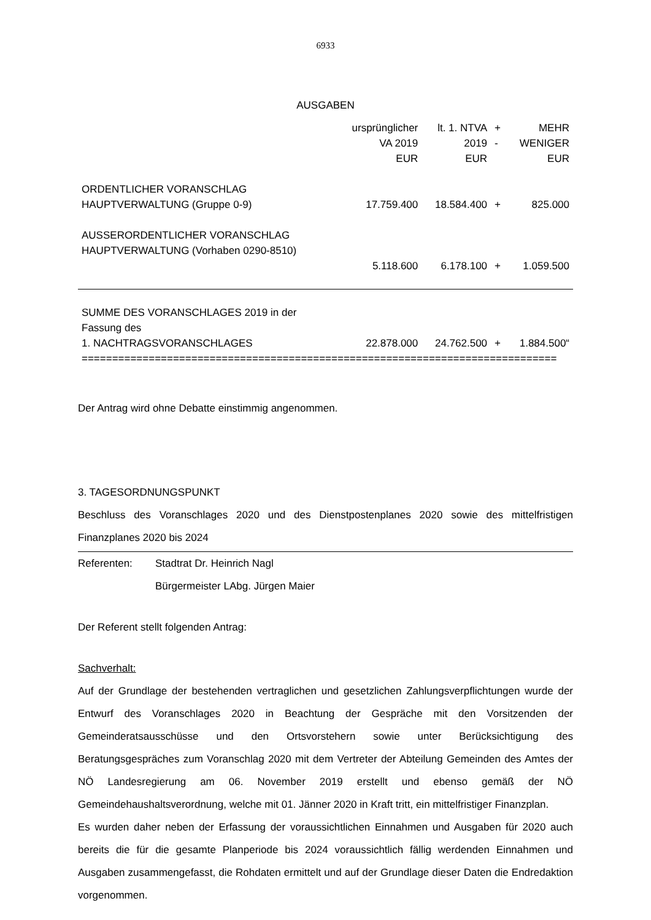6933
AUSGABEN
| | ursprünglicher VA 2019 EUR | lt. 1. NTVA 2019 EUR | + - | MEHR WENIGER EUR |
| ORDENTLICHER VORANSCHLAG HAUPTVERWALTUNG (Gruppe 0-9) | 17.759.400 | 18.584.400 | + | 825.000 |
| AUSSERORDENTLICHER VORANSCHLAG HAUPTVERWALTUNG (Vorhaben 0290-8510) | 5.118.600 | 6.178.100 | + | 1.059.500 |
| SUMME DES VORANSCHLAGES 2019 in der Fassung des 1. NACHTRAGSVORANSCHLAGES | 22.878.000 | 24.762.500 | + | 1.884.500“ |
| ============================================================================== | | | | |
Der Antrag wird ohne Debatte einstimmig angenommen.
3. TAGESORDNUNGSPUNKT
Beschluss des Voranschlages 2020 und des Dienstpostenplanes 2020 sowie des mittelfristigen Finanzplanes 2020 bis 2024
Referenten: Stadtrat Dr. Heinrich Nagl
Bürgermeister LAbg. Jürgen Maier
Der Referent stellt folgenden Antrag:
Sachverhalt:
Auf der Grundlage der bestehenden vertraglichen und gesetzlichen Zahlungsverpflichtungen wurde der Entwurf des Voranschlages 2020 in Beachtung der Gespräche mit den Vorsitzenden der Gemeinderatsausschüsse und den Ortsvorstehern sowie unter Berücksichtigung des Beratungsgespräches zum Voranschlag 2020 mit dem Vertreter der Abteilung Gemeinden des Amtes der NÖ Landesregierung am 06. November 2019 erstellt und ebenso gemäß der NÖ Gemeindehaushaltsverordnung, welche mit 01. Jänner 2020 in Kraft tritt, ein mittelfristiger Finanzplan.
Es wurden daher neben der Erfassung der voraussichtlichen Einnahmen und Ausgaben für 2020 auch bereits die für die gesamte Planperiode bis 2024 voraussichtlich fällig werdenden Einnahmen und Ausgaben zusammengefasst, die Rohdaten ermittelt und auf der Grundlage dieser Daten die Endredaktion vorgenommen.